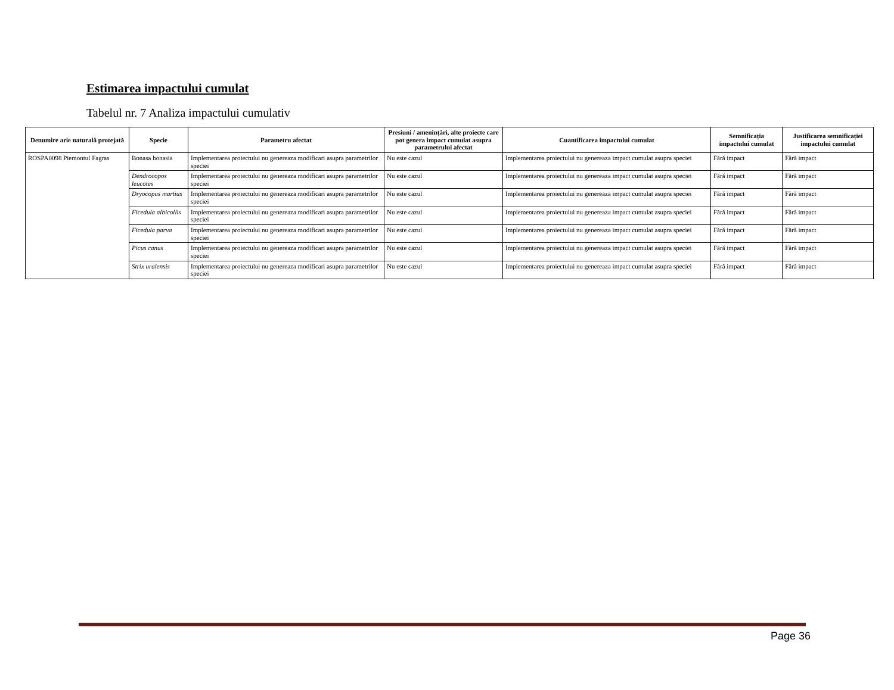Estimarea impactului cumulat
Tabelul nr. 7 Analiza impactului cumulativ
| Denumire arie naturală protejată | Specie | Parametru afectat | Presiuni / amenințări, alte proiecte care pot genera impact cumulat asupra parametrului afectat | Cuantificarea impactului cumulat | Semnificația impactului cumulat | Justificarea semnificației impactului cumulat |
| --- | --- | --- | --- | --- | --- | --- |
| ROSPA0098 Piemontul Fagras | Bonasa bonasia | Implementarea proiectului nu genereaza modificari asupra parametrilor speciei | Nu este cazul | Implementarea proiectului nu genereaza impact cumulat asupra speciei | Fără impact | Fără impact |
| | Dendrocopos leucotes | Implementarea proiectului nu genereaza modificari asupra parametrilor speciei | Nu este cazul | Implementarea proiectului nu genereaza impact cumulat asupra speciei | Fără impact | Fără impact |
| | Dryocopus martius | Implementarea proiectului nu genereaza modificari asupra parametrilor speciei | Nu este cazul | Implementarea proiectului nu genereaza impact cumulat asupra speciei | Fără impact | Fără impact |
| | Ficedula albicollis | Implementarea proiectului nu genereaza modificari asupra parametrilor speciei | Nu este cazul | Implementarea proiectului nu genereaza impact cumulat asupra speciei | Fără impact | Fără impact |
| | Ficedula parva | Implementarea proiectului nu genereaza modificari asupra parametrilor speciei | Nu este cazul | Implementarea proiectului nu genereaza impact cumulat asupra speciei | Fără impact | Fără impact |
| | Picus canus | Implementarea proiectului nu genereaza modificari asupra parametrilor speciei | Nu este cazul | Implementarea proiectului nu genereaza impact cumulat asupra speciei | Fără impact | Fără impact |
| | Strix uralensis | Implementarea proiectului nu genereaza modificari asupra parametrilor speciei | Nu este cazul | Implementarea proiectului nu genereaza impact cumulat asupra speciei | Fără impact | Fără impact |
Page 36